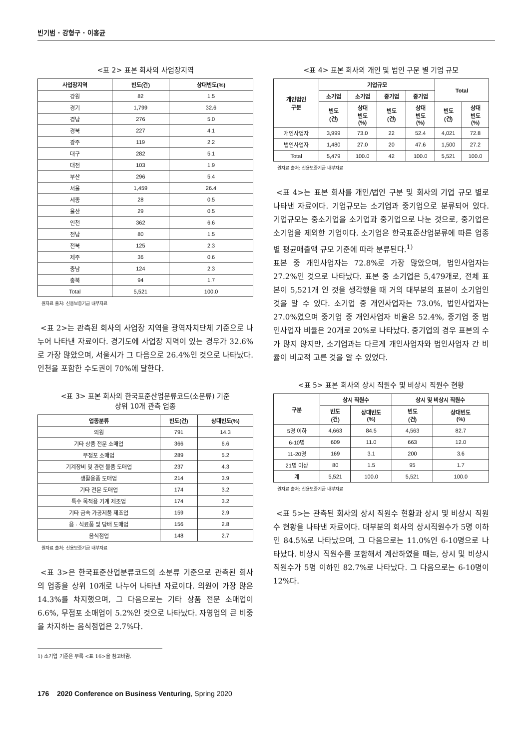빈기범 · 강형구 · 이홍균
<표 2> 표본 회사의 사업장지역
| 사업장지역 | 빈도(건) | 상대빈도(%) |
| --- | --- | --- |
| 강원 | 82 | 1.5 |
| 경기 | 1,799 | 32.6 |
| 경남 | 276 | 5.0 |
| 경북 | 227 | 4.1 |
| 광주 | 119 | 2.2 |
| 대구 | 282 | 5.1 |
| 대전 | 103 | 1.9 |
| 부산 | 296 | 5.4 |
| 서울 | 1,459 | 26.4 |
| 세종 | 28 | 0.5 |
| 울산 | 29 | 0.5 |
| 인천 | 362 | 6.6 |
| 전남 | 80 | 1.5 |
| 전북 | 125 | 2.3 |
| 제주 | 36 | 0.6 |
| 충남 | 124 | 2.3 |
| 충북 | 94 | 1.7 |
| Total | 5,521 | 100.0 |
원자료 출처: 신용보증기금 내부자료
<표 2>는 관측된 회사의 사업장 지역을 광역자치단체 기준으로 나누어 나타낸 자료이다. 경기도에 사업장 지역이 있는 경우가 32.6%로 가장 많았으며, 서울시가 그 다음으로 26.4%인 것으로 나타났다. 인천을 포함한 수도권이 70%에 달한다.
<표 3> 표본 회사의 한국표준산업분류코드(소분류) 기준
상위 10개 관측 업종
| 업종분류 | 빈도(건) | 상대빈도(%) |
| --- | --- | --- |
| 의원 | 791 | 14.3 |
| 기타 상품 전문 소매업 | 366 | 6.6 |
| 무점포 소매업 | 289 | 5.2 |
| 기계장비 및 관련 물품 도매업 | 237 | 4.3 |
| 생활용품 도매업 | 214 | 3.9 |
| 기타 전문 도매업 | 174 | 3.2 |
| 특수 목적용 기계 제조업 | 174 | 3.2 |
| 기타 금속 가공제품 제조업 | 159 | 2.9 |
| 음 · 식료품 및 담배 도매업 | 156 | 2.8 |
| 음식점업 | 148 | 2.7 |
원자료 출처: 신용보증기금 내부자료
<표 3>은 한국표준산업분류코드의 소분류 기준으로 관측된 회사의 업종을 상위 10개로 나누어 나타낸 자료이다. 의원이 가장 많은 14.3%를 차지했으며, 그 다음으로는 기타 상품 전문 소매업이 6.6%, 무점포 소매업이 5.2%인 것으로 나타났다. 자영업의 큰 비중을 차지하는 음식점업은 2.7%다.
1) 소기업 기준은 부록 <표 16>을 참고바람.
<표 4> 표본 회사의 개인 및 법인 구분 별 기업 규모
| 개인법인 구분 | 기업규모 | | | | Total | |
| --- | --- | --- | --- | --- | --- | --- |
| | 소기업 | 소기업 | 중기업 | 중기업 | | |
| | 빈도 (건) | 상대 빈도 (%) | 빈도 (건) | 상대 빈도 (%) | 빈도 (건) | 상대 빈도 (%) |
| 개인사업자 | 3,999 | 73.0 | 22 | 52.4 | 4,021 | 72.8 |
| 법인사업자 | 1,480 | 27.0 | 20 | 47.6 | 1,500 | 27.2 |
| Total | 5,479 | 100.0 | 42 | 100.0 | 5,521 | 100.0 |
원자료 출처: 신용보증기금 내부자료
<표 4>는 표본 회사를 개인/법인 구분 및 회사의 기업 규모 별로 나타낸 자료이다. 기업규모는 소기업과 중기업으로 분류되어 있다. 기업규모는 중소기업을 소기업과 중기업으로 나눈 것으로, 중기업은 소기업을 제외한 기업이다. 소기업은 한국표준산업분류에 따른 업종별 평균매출액 규모 기준에 따라 분류된다.<sup>1)</sup>
표본 중 개인사업자는 72.8%로 가장 많았으며, 법인사업자는 27.2%인 것으로 나타났다. 표본 중 소기업은 5,479개로, 전체 표본이 5,521개 인 것을 생각했을 때 거의 대부분의 표본이 소기업인 것을 알 수 있다. 소기업 중 개인사업자는 73.0%, 법인사업자는 27.0%였으며 중기업 중 개인사업자 비율은 52.4%, 중기업 중 법인사업자 비율은 20개로 20%로 나타났다. 중기업의 경우 표본의 수가 많지 않지만, 소기업과는 다르게 개인사업자와 법인사업자 간 비율이 비교적 고른 것을 알 수 있었다.
<표 5> 표본 회사의 상시 직원수 및 비상시 직원수 현황
| 구분 | 상시 직원수 | | 상시 및 비상시 직원수 | |
| --- | --- | --- | --- | --- |
| | 빈도 (건) | 상대빈도 (%) | 빈도 (건) | 상대빈도 (%) |
| 5명 이하 | 4,663 | 84.5 | 4,563 | 82.7 |
| 6-10명 | 609 | 11.0 | 663 | 12.0 |
| 11-20명 | 169 | 3.1 | 200 | 3.6 |
| 21명 이상 | 80 | 1.5 | 95 | 1.7 |
| 계 | 5,521 | 100.0 | 5,521 | 100.0 |
원자료 출처: 신용보증기금 내부자료
<표 5>는 관측된 회사의 상시 직원수 현황과 상시 및 비상시 직원수 현황을 나타낸 자료이다. 대부분의 회사의 상시직원수가 5명 이하인 84.5%로 나타났으며, 그 다음으로는 11.0%인 6-10명으로 나타났다. 비상시 직원수를 포함해서 계산하였을 때는, 상시 및 비상시직원수가 5명 이하인 82.7%로 나타났다. 그 다음으로는 6-10명이 12%다.
176 2020 Conference on Business Venturing, Spring 2020